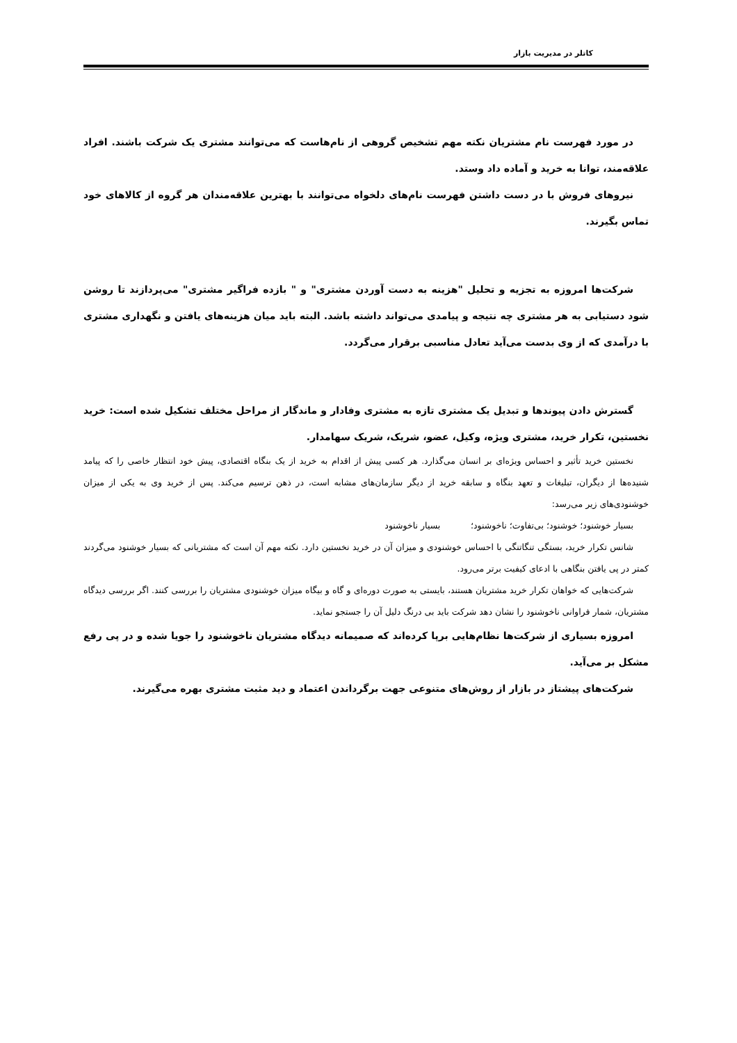کاتلر در مدیریت بازار
در مورد فهرست نام مشتریان نکته مهم تشخیص گروهی از نام‌هاست که می‌توانند مشتری یک شرکت باشند. افراد علاقه‌مند، توانا به خرید و آماده داد وستد.
نیروهای فروش با در دست داشتن فهرست نام‌های دلخواه می‌توانند با بهترین علاقه‌مندان هر گروه از کالاهای خود تماس بگیرند.
شرکت‌ها امروزه به تجزیه و تحلیل "هزینه به دست آوردن مشتری" و " بازده فراگیر مشتری" می‌پردازند تا روشن شود دستیابی به هر مشتری چه نتیجه و پیامدی می‌تواند داشته باشد. البته باید میان هزینه‌های یافتن و نگهداری مشتری با درآمدی که از وی بدست می‌آید تعادل مناسبی برقرار می‌گردد.
گسترش دادن پیوندها و تبدیل یک مشتری تازه به مشتری وفادار و ماندگار از مراحل مختلف تشکیل شده است: خرید نخستین، تکرار خرید، مشتری ویژه، وکیل، عضو، شریک، شریک سهامدار.
نخستین خرید تأثیر و احساس ویژه‌ای بر انسان می‌گذارد. هر کسی پیش از اقدام به خرید از یک بنگاه اقتصادی، پیش خود انتظار خاصی را که پیامد شنیده‌ها از دیگران، تبلیغات و تعهد بنگاه و سابقه خرید از دیگر سازمان‌های مشابه است، در ذهن ترسیم می‌کند. پس از خرید وی به یکی از میزان خوشنودی‌های زیر می‌رسد:
بسیار خوشنود؛ خوشنود؛ بی‌تفاوت؛ ناخوشنود؛ بسیار ناخوشنود
شانس تکرار خرید، بستگی تنگاتنگی با احساس خوشنودی و میزان آن در خرید نخستین دارد. نکته مهم آن است که مشتریانی که بسیار خوشنود می‌گردند کمتر در پی یافتن بنگاهی با ادعای کیفیت برتر می‌رود.
شرکت‌هایی که خواهان تکرار خرید مشتریان هستند، بایستی به صورت دوره‌ای و گاه و بیگاه میزان خوشنودی مشتریان را بررسی کنند. اگر بررسی دیدگاه مشتریان، شمار فراوانی ناخوشنود را نشان دهد شرکت باید بی درنگ دلیل آن را جستجو نماید.
امروزه بسیاری از شرکت‌ها نظام‌هایی برپا کرده‌اند که صمیمانه دیدگاه مشتریان ناخوشنود را جویا شده و در پی رفع مشکل بر می‌آید.
شرکت‌های پیشتاز در بازار از روش‌های متنوعی جهت برگرداندن اعتماد و دید مثبت مشتری بهره می‌گیرند.